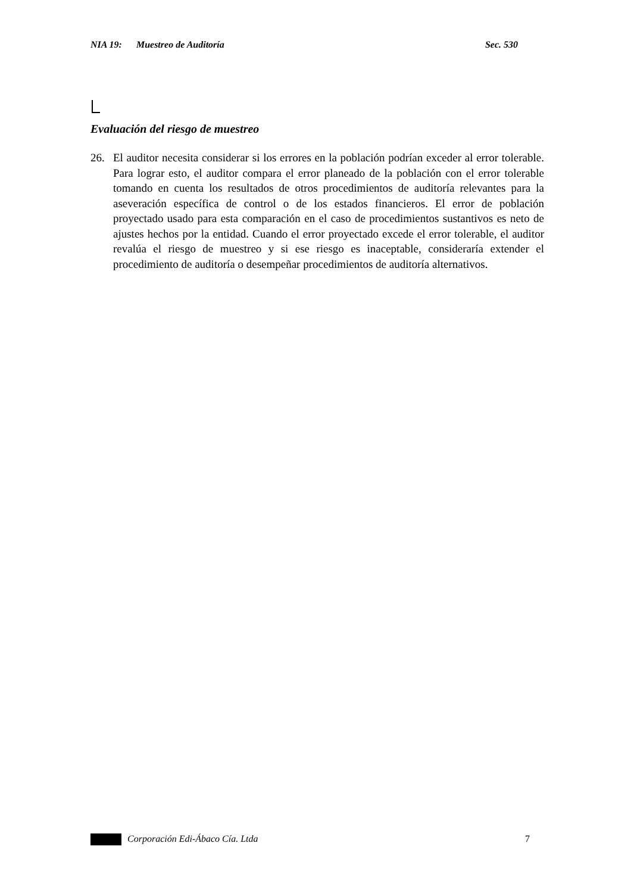NIA 19: Muestreo de Auditoría Sec. 530
Evaluación del riesgo de muestreo
26. El auditor necesita considerar si los errores en la población podrían exceder al error tolerable. Para lograr esto, el auditor compara el error planeado de la población con el error tolerable tomando en cuenta los resultados de otros procedimientos de auditoría relevantes para la aseveración específica de control o de los estados financieros. El error de población proyectado usado para esta comparación en el caso de procedimientos sustantivos es neto de ajustes hechos por la entidad. Cuando el error proyectado excede el error tolerable, el auditor revalúa el riesgo de muestreo y si ese riesgo es inaceptable, consideraría extender el procedimiento de auditoría o desempeñar procedimientos de auditoría alternativos.
Corporación Edi-Ábaco Cía. Ltda 7